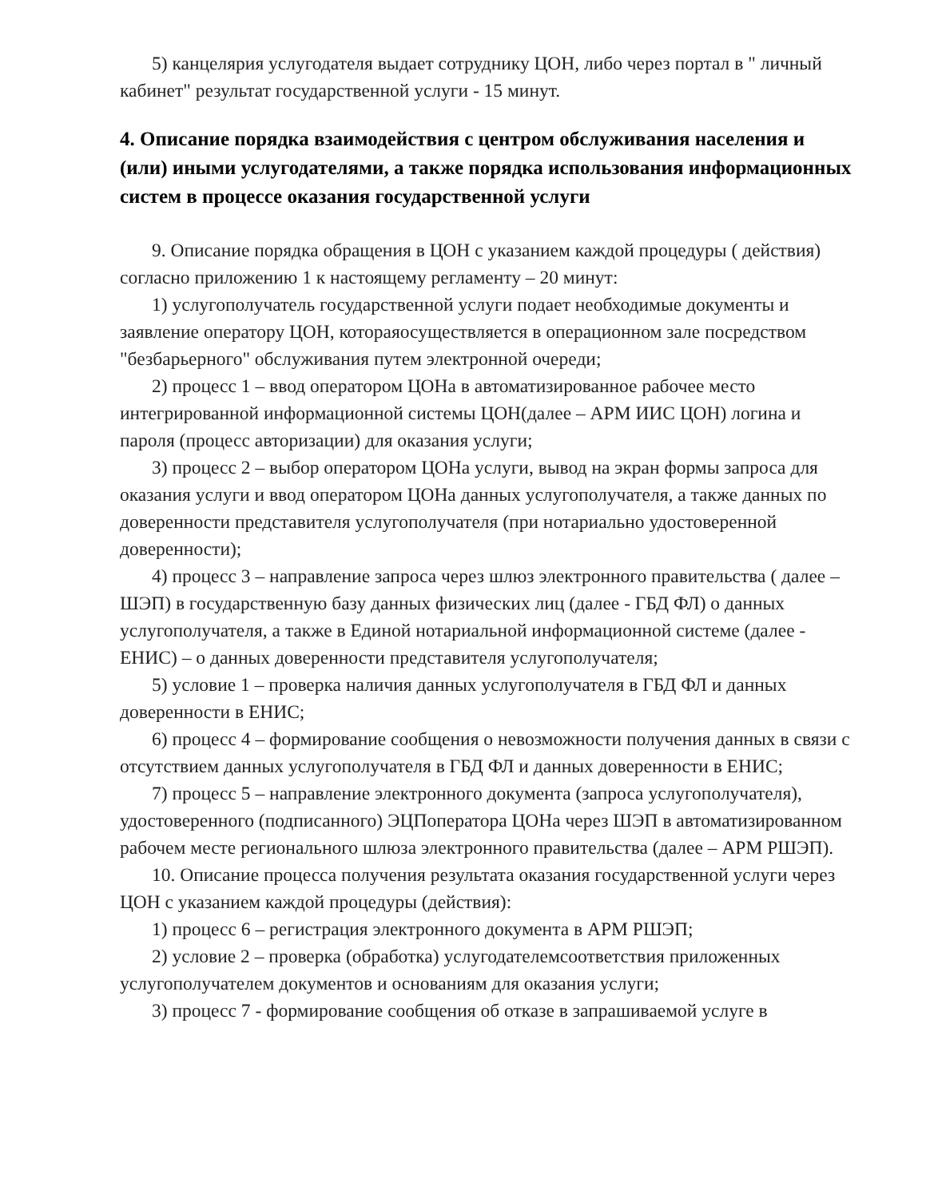5) канцелярия услугодателя выдает сотруднику ЦОН, либо через портал в " личный кабинет" результат государственной услуги - 15 минут.
4. Описание порядка взаимодействия с центром обслуживания населения и (или) иными услугодателями, а также порядка использования информационных систем в процессе оказания государственной услуги
9. Описание порядка обращения в ЦОН с указанием каждой процедуры ( действия) согласно приложению 1 к настоящему регламенту – 20 минут:
1) услугополучатель государственной услуги подает необходимые документы и заявление оператору ЦОН, котораяосуществляется в операционном зале посредством "безбарьерного" обслуживания путем электронной очереди;
2) процесс 1 – ввод оператором ЦОНа в автоматизированное рабочее место интегрированной информационной системы ЦОН(далее – АРМ ИИС ЦОН) логина и пароля (процесс авторизации) для оказания услуги;
3) процесс 2 – выбор оператором ЦОНа услуги, вывод на экран формы запроса для оказания услуги и ввод оператором ЦОНа данных услугополучателя, а также данных по доверенности представителя услугополучателя (при нотариально удостоверенной доверенности);
4) процесс 3 – направление запроса через шлюз электронного правительства ( далее – ШЭП) в государственную базу данных физических лиц (далее - ГБД ФЛ) о данных услугополучателя, а также в Единой нотариальной информационной системе (далее - ЕНИС) – о данных доверенности представителя услугополучателя;
5) условие 1 – проверка наличия данных услугополучателя в ГБД ФЛ и данных доверенности в ЕНИС;
6) процесс 4 – формирование сообщения о невозможности получения данных в связи с отсутствием данных услугополучателя в ГБД ФЛ и данных доверенности в ЕНИС;
7) процесс 5 – направление электронного документа (запроса услугополучателя), удостоверенного (подписанного) ЭЦПоператора ЦОНа через ШЭП в автоматизированном рабочем месте регионального шлюза электронного правительства (далее – АРМ РШЭП).
10. Описание процесса получения результата оказания государственной услуги через ЦОН с указанием каждой процедуры (действия):
1) процесс 6 – регистрация электронного документа в АРМ РШЭП;
2) условие 2 – проверка (обработка) услугодателемсоответствия приложенных услугополучателем документов и основаниям для оказания услуги;
3) процесс 7 - формирование сообщения об отказе в запрашиваемой услуге в